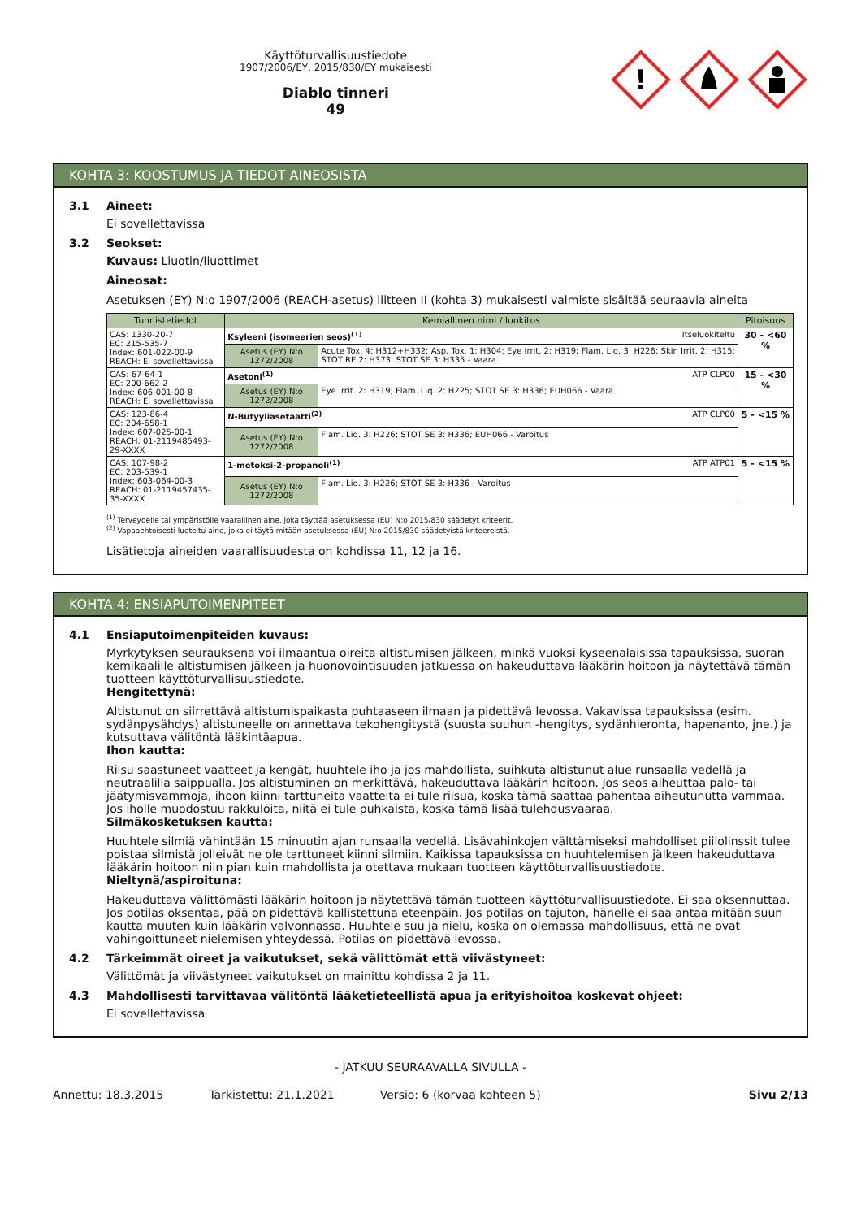Käyttöturvallisuustiedote
1907/2006/EY, 2015/830/EY mukaisesti
Diablo tinneri
49
!
KOHTA 3: KOOSTUMUS JA TIEDOT AINEOSISTA
3.1 Aineet:
Ei sovellettavissa
3.2 Seokset:
Kuvaus: Liuotin/liuottimet
Aineosat:
Asetuksen (EY) N:o 1907/2006 (REACH-asetus) liitteen II (kohta 3) mukaisesti valmiste sisältää seuraavia aineita
| Tunnistetiedot | Kemiallinen nimi / luokitus | | Pitoisuus |
| --- | --- | --- | --- |
| CAS: 1330-20-7 EC: 215-535-7 Index: 601-022-00-9 REACH: Ei sovellettavissa | Ksyleeni (isomeerien seos)<sup>(1)</sup> Itseluokiteltu | | 30 - <60 % |
| | Asetus (EY) N:o 1272/2008 | Acute Tox. 4: H312+H332; Asp. Tox. 1: H304; Eye Irrit. 2: H319; Flam. Liq. 3: H226; Skin Irrit. 2: H315; STOT RE 2: H373; STOT SE 3: H335 - Vaara | |
| CAS: 67-64-1 EC: 200-662-2 Index: 606-001-00-8 REACH: Ei sovellettavissa | Asetoni<sup>(1)</sup> ATP CLP00 | | 15 - <30 % |
| | Asetus (EY) N:o 1272/2008 | Eye Irrit. 2: H319; Flam. Liq. 2: H225; STOT SE 3: H336; EUH066 - Vaara | |
| CAS: 123-86-4 EC: 204-658-1 Index: 607-025-00-1 REACH: 01-2119485493-29-XXXX | N-Butyyliasetaatti<sup>(2)</sup> ATP CLP00 | | 5 - <15 % |
| | Asetus (EY) N:o 1272/2008 | Flam. Liq. 3: H226; STOT SE 3: H336; EUH066 - Varoitus | |
| CAS: 107-98-2 EC: 203-539-1 Index: 603-064-00-3 REACH: 01-2119457435-35-XXXX | 1-metoksi-2-propanoli<sup>(1)</sup> ATP ATP01 | | 5 - <15 % |
| | Asetus (EY) N:o 1272/2008 | Flam. Liq. 3: H226; STOT SE 3: H336 - Varoitus | |
<sup>(1)</sup> Terveydelle tai ympäristölle vaarallinen aine, joka täyttää asetuksessa (EU) N:o 2015/830 säädetyt kriteerit.
<sup>(2)</sup> Vapaaehtoisesti lueteltu aine, joka ei täytä mitään asetuksessa (EU) N:o 2015/830 säädetyistä kriteereistä.
Lisätietoja aineiden vaarallisuudesta on kohdissa 11, 12 ja 16.
KOHTA 4: ENSIAPUTOIMENPITEET
4.1 Ensiaputoimenpiteiden kuvaus:
Myrkytyksen seurauksena voi ilmaantua oireita altistumisen jälkeen, minkä vuoksi kyseenalaisissa tapauksissa, suoran kemikaalille altistumisen jälkeen ja huonovointisuuden jatkuessa on hakeuduttava lääkärin hoitoon ja näytettävä tämän tuotteen käyttöturvallisuustiedote.
Hengitettynä:
Altistunut on siirrettävä altistumispaikasta puhtaaseen ilmaan ja pidettävä levossa. Vakavissa tapauksissa (esim. sydänpysähdys) altistuneelle on annettava tekohengitystä (suusta suuhun -hengitys, sydänhieronta, hapenanto, jne.) ja kutsuttava välitöntä lääkintäapua.
Ihon kautta:
Riisu saastuneet vaatteet ja kengät, huuhtele iho ja jos mahdollista, suihkuta altistunut alue runsaalla vedellä ja neutraalilla saippualla. Jos altistuminen on merkittävä, hakeuduttava lääkärin hoitoon. Jos seos aiheuttaa palo- tai jäätymisvammoja, ihoon kiinni tarttuneita vaatteita ei tule riisua, koska tämä saattaa pahentaa aiheutunutta vammaa. Jos iholle muodostuu rakkuloita, niitä ei tule puhkaista, koska tämä lisää tulehdusvaaraa.
Silmäkosketuksen kautta:
Huuhtele silmiä vähintään 15 minuutin ajan runsaalla vedellä. Lisävahinkojen välttämiseksi mahdolliset piilolinssit tulee poistaa silmistä jolleivät ne ole tarttuneet kiinni silmiin. Kaikissa tapauksissa on huuhtelemisen jälkeen hakeuduttava lääkärin hoitoon niin pian kuin mahdollista ja otettava mukaan tuotteen käyttöturvallisuustiedote.
Nieltynä/aspiroituna:
Hakeuduttava välittömästi lääkärin hoitoon ja näytettävä tämän tuotteen käyttöturvallisuustiedote. Ei saa oksennuttaa. Jos potilas oksentaa, pää on pidettävä kallistettuna eteenpäin. Jos potilas on tajuton, hänelle ei saa antaa mitään suun kautta muuten kuin lääkärin valvonnassa. Huuhtele suu ja nielu, koska on olemassa mahdollisuus, että ne ovat vahingoittuneet nielemisen yhteydessä. Potilas on pidettävä levossa.
4.2 Tärkeimmät oireet ja vaikutukset, sekä välittömät että viivästyneet:
Välittömät ja viivästyneet vaikutukset on mainittu kohdissa 2 ja 11.
4.3 Mahdollisesti tarvittavaa välitöntä lääketieteellistä apua ja erityishoitoa koskevat ohjeet:
Ei sovellettavissa
- JATKUU SEURAAVALLA SIVULLA -
Annettu: 18.3.2015 Tarkistettu: 21.1.2021 Versio: 6 (korvaa kohteen 5) Sivu 2/13